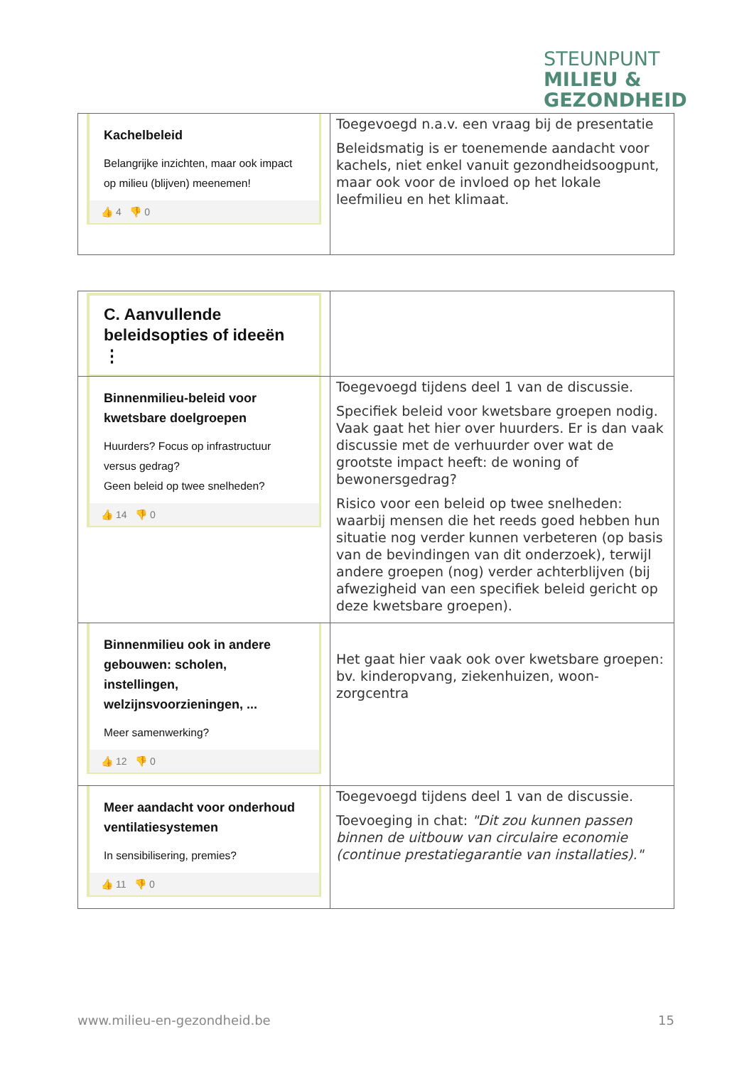STEUNPUNT
MILIEU &
GEZONDHEID
| Kachelbeleid Belangrijke inzichten, maar ook impact op milieu (blijven) meenemen! 👍 4 👎 0 | Toegevoegd n.a.v. een vraag bij de presentatie Beleidsmatig is er toenemende aandacht voor kachels, niet enkel vanuit gezondheidsoogpunt, maar ook voor de invloed op het lokale leefmilieu en het klimaat. |
| C. Aanvullende beleidsopties of ideeën ⋮ | |
| Binnenmilieu-beleid voor kwetsbare doelgroepen Huurders? Focus op infrastructuur versus gedrag? Geen beleid op twee snelheden? 👍 14 👎 0 | Toegevoegd tijdens deel 1 van de discussie. Specifiek beleid voor kwetsbare groepen nodig. Vaak gaat het hier over huurders. Er is dan vaak discussie met de verhuurder over wat de grootste impact heeft: de woning of bewonersgedrag? Risico voor een beleid op twee snelheden: waarbij mensen die het reeds goed hebben hun situatie nog verder kunnen verbeteren (op basis van de bevindingen van dit onderzoek), terwijl andere groepen (nog) verder achterblijven (bij afwezigheid van een specifiek beleid gericht op deze kwetsbare groepen). |
| Binnenmilieu ook in andere gebouwen: scholen, instellingen, welzijnsvoorzieningen, ... Meer samenwerking? 👍 12 👎 0 | Het gaat hier vaak ook over kwetsbare groepen: bv. kinderopvang, ziekenhuizen, woon-zorgcentra |
| Meer aandacht voor onderhoud ventilatiesystemen In sensibilisering, premies? 👍 11 👎 0 | Toegevoegd tijdens deel 1 van de discussie. Toevoeging in chat: "Dit zou kunnen passen binnen de uitbouw van circulaire economie (continue prestatiegarantie van installaties)." |
www.milieu-en-gezondheid.be 15